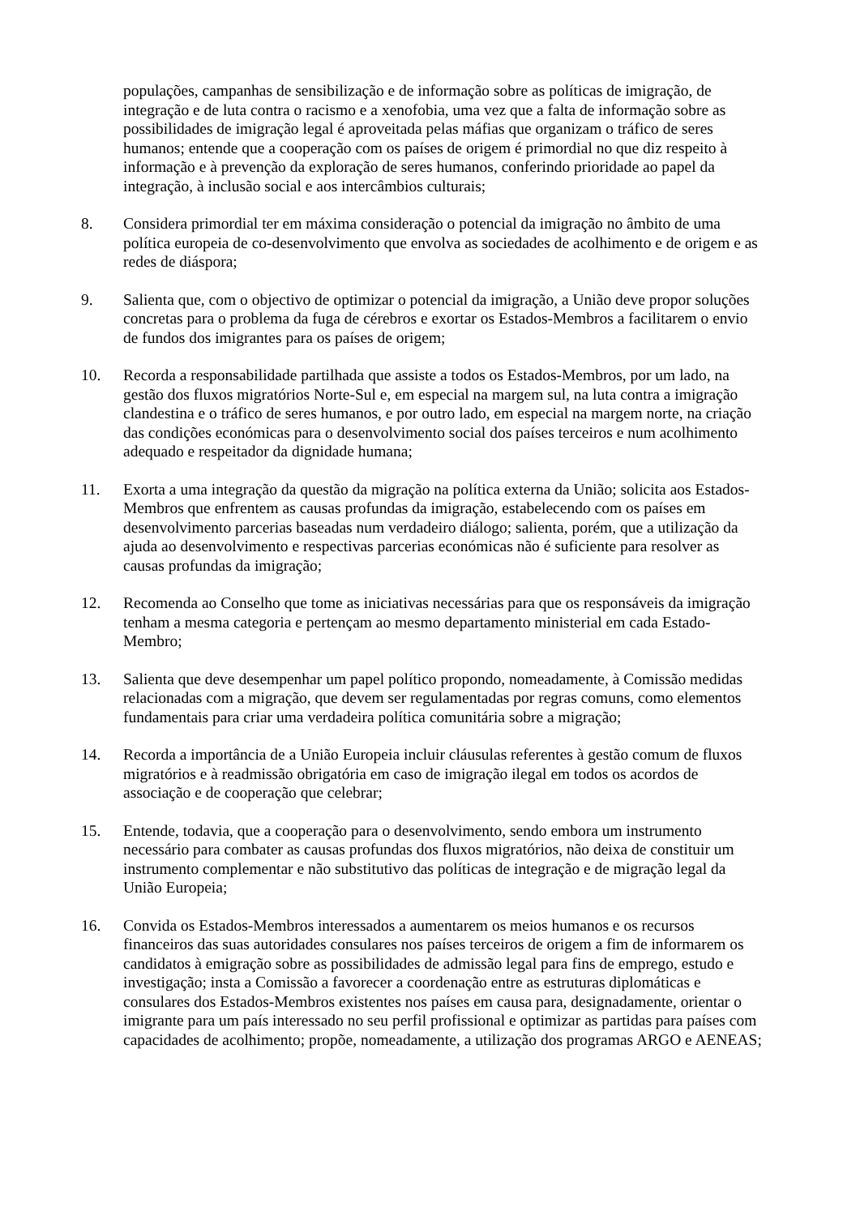populações, campanhas de sensibilização e de informação sobre as políticas de imigração, de integração e de luta contra o racismo e a xenofobia, uma vez que a falta de informação sobre as possibilidades de imigração legal é aproveitada pelas máfias que organizam o tráfico de seres humanos; entende que a cooperação com os países de origem é primordial no que diz respeito à informação e à prevenção da exploração de seres humanos, conferindo prioridade ao papel da integração, à inclusão social e aos intercâmbios culturais;
8. Considera primordial ter em máxima consideração o potencial da imigração no âmbito de uma política europeia de co-desenvolvimento que envolva as sociedades de acolhimento e de origem e as redes de diáspora;
9. Salienta que, com o objectivo de optimizar o potencial da imigração, a União deve propor soluções concretas para o problema da fuga de cérebros e exortar os Estados-Membros a facilitarem o envio de fundos dos imigrantes para os países de origem;
10. Recorda a responsabilidade partilhada que assiste a todos os Estados-Membros, por um lado, na gestão dos fluxos migratórios Norte-Sul e, em especial na margem sul, na luta contra a imigração clandestina e o tráfico de seres humanos, e por outro lado, em especial na margem norte, na criação das condições económicas para o desenvolvimento social dos países terceiros e num acolhimento adequado e respeitador da dignidade humana;
11. Exorta a uma integração da questão da migração na política externa da União; solicita aos Estados-Membros que enfrentem as causas profundas da imigração, estabelecendo com os países em desenvolvimento parcerias baseadas num verdadeiro diálogo; salienta, porém, que a utilização da ajuda ao desenvolvimento e respectivas parcerias económicas não é suficiente para resolver as causas profundas da imigração;
12. Recomenda ao Conselho que tome as iniciativas necessárias para que os responsáveis da imigração tenham a mesma categoria e pertençam ao mesmo departamento ministerial em cada Estado-Membro;
13. Salienta que deve desempenhar um papel político propondo, nomeadamente, à Comissão medidas relacionadas com a migração, que devem ser regulamentadas por regras comuns, como elementos fundamentais para criar uma verdadeira política comunitária sobre a migração;
14. Recorda a importância de a União Europeia incluir cláusulas referentes à gestão comum de fluxos migratórios e à readmissão obrigatória em caso de imigração ilegal em todos os acordos de associação e de cooperação que celebrar;
15. Entende, todavia, que a cooperação para o desenvolvimento, sendo embora um instrumento necessário para combater as causas profundas dos fluxos migratórios, não deixa de constituir um instrumento complementar e não substitutivo das políticas de integração e de migração legal da União Europeia;
16. Convida os Estados-Membros interessados a aumentarem os meios humanos e os recursos financeiros das suas autoridades consulares nos países terceiros de origem a fim de informarem os candidatos à emigração sobre as possibilidades de admissão legal para fins de emprego, estudo e investigação; insta a Comissão a favorecer a coordenação entre as estruturas diplomáticas e consulares dos Estados-Membros existentes nos países em causa para, designadamente, orientar o imigrante para um país interessado no seu perfil profissional e optimizar as partidas para países com capacidades de acolhimento; propõe, nomeadamente, a utilização dos programas ARGO e AENEAS;